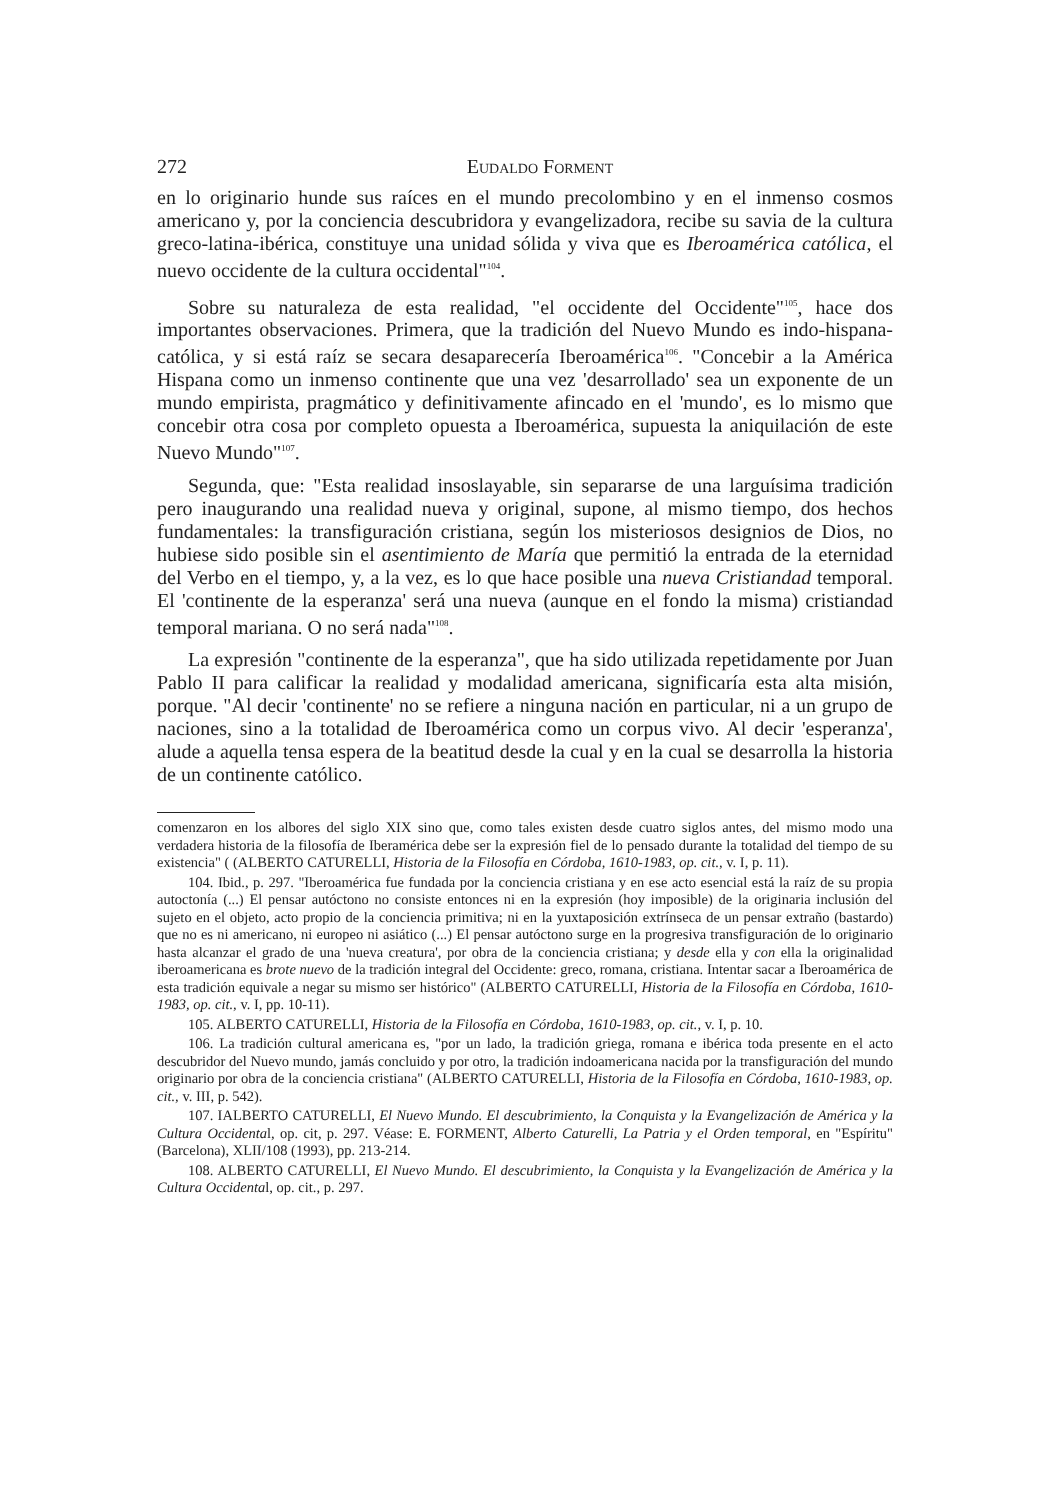272 Eudaldo Forment
en lo originario hunde sus raíces en el mundo precolombino y en el inmenso cosmos americano y, por la conciencia descubridora y evangelizadora, recibe su savia de la cultura greco-latina-ibérica, constituye una unidad sólida y viva que es Iberoamérica católica, el nuevo occidente de la cultura occidental"<sup>104</sup>.
Sobre su naturaleza de esta realidad, "el occidente del Occidente"<sup>105</sup>, hace dos importantes observaciones. Primera, que la tradición del Nuevo Mundo es indo-hispana-católica, y si está raíz se secara desaparecería Iberoamérica<sup>106</sup>. "Concebir a la América Hispana como un inmenso continente que una vez 'desarrollado' sea un exponente de un mundo empirista, pragmático y definitivamente afincado en el 'mundo', es lo mismo que concebir otra cosa por completo opuesta a Iberoamérica, supuesta la aniquilación de este Nuevo Mundo"<sup>107</sup>.
Segunda, que: "Esta realidad insoslayable, sin separarse de una larguísima tradición pero inaugurando una realidad nueva y original, supone, al mismo tiempo, dos hechos fundamentales: la transfiguración cristiana, según los misteriosos designios de Dios, no hubiese sido posible sin el asentimiento de María que permitió la entrada de la eternidad del Verbo en el tiempo, y, a la vez, es lo que hace posible una nueva Cristiandad temporal. El 'continente de la esperanza' será una nueva (aunque en el fondo la misma) cristiandad temporal mariana. O no será nada"<sup>108</sup>.
La expresión "continente de la esperanza", que ha sido utilizada repetidamente por Juan Pablo II para calificar la realidad y modalidad americana, significaría esta alta misión, porque. "Al decir 'continente' no se refiere a ninguna nación en particular, ni a un grupo de naciones, sino a la totalidad de Iberoamérica como un corpus vivo. Al decir 'esperanza', alude a aquella tensa espera de la beatitud desde la cual y en la cual se desarrolla la historia de un continente católico.
comenzaron en los albores del siglo XIX sino que, como tales existen desde cuatro siglos antes, del mismo modo una verdadera historia de la filosofía de Iberamérica debe ser la expresión fiel de lo pensado durante la totalidad del tiempo de su existencia" ( (ALBERTO CATURELLI, Historia de la Filosofía en Córdoba, 1610-1983, op. cit., v. I, p. 11).
104. Ibid., p. 297. "Iberoamérica fue fundada por la conciencia cristiana y en ese acto esencial está la raíz de su propia autoctonía (...) El pensar autóctono no consiste entonces ni en la expresión (hoy imposible) de la originaria inclusión del sujeto en el objeto, acto propio de la conciencia primitiva; ni en la yuxtaposición extrínseca de un pensar extraño (bastardo) que no es ni americano, ni europeo ni asiático (...) El pensar autóctono surge en la progresiva transfiguración de lo originario hasta alcanzar el grado de una 'nueva creatura', por obra de la conciencia cristiana; y desde ella y con ella la originalidad iberoamericana es brote nuevo de la tradición integral del Occidente: greco, romana, cristiana. Intentar sacar a Iberoamérica de esta tradición equivale a negar su mismo ser histórico" (ALBERTO CATURELLI, Historia de la Filosofía en Córdoba, 1610-1983, op. cit., v. I, pp. 10-11).
105. ALBERTO CATURELLI, Historia de la Filosofía en Córdoba, 1610-1983, op. cit., v. I, p. 10.
106. La tradición cultural americana es, "por un lado, la tradición griega, romana e ibérica toda presente en el acto descubridor del Nuevo mundo, jamás concluido y por otro, la tradición indoamericana nacida por la transfiguración del mundo originario por obra de la conciencia cristiana" (ALBERTO CATURELLI, Historia de la Filosofía en Córdoba, 1610-1983, op. cit., v. III, p. 542).
107. IALBERTO CATURELLI, El Nuevo Mundo. El descubrimiento, la Conquista y la Evangelización de América y la Cultura Occidental, op. cit, p. 297. Véase: E. FORMENT, Alberto Caturelli, La Patria y el Orden temporal, en "Espíritu" (Barcelona), XLII/108 (1993), pp. 213-214.
108. ALBERTO CATURELLI, El Nuevo Mundo. El descubrimiento, la Conquista y la Evangelización de América y la Cultura Occidental, op. cit., p. 297.